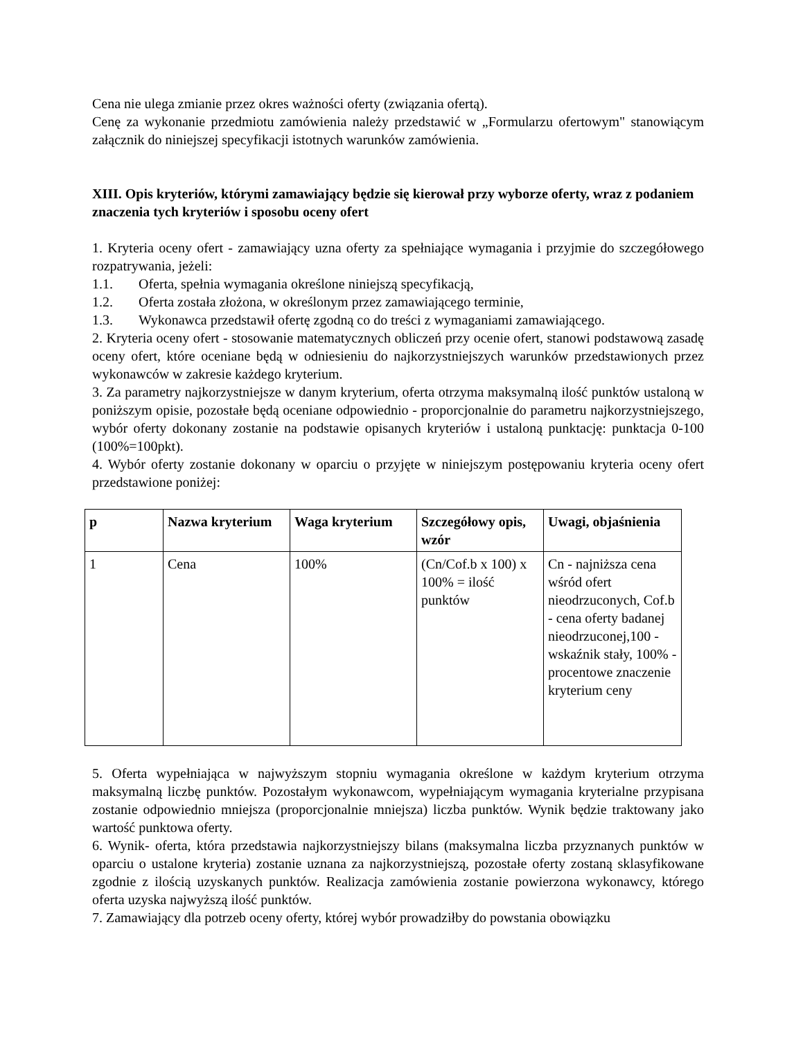Cena nie ulega zmianie przez okres ważności oferty (związania ofertą).
Cenę za wykonanie przedmiotu zamówienia należy przedstawić w „Formularzu ofertowym" stanowiącym załącznik do niniejszej specyfikacji istotnych warunków zamówienia.
XIII. Opis kryteriów, którymi zamawiający będzie się kierował przy wyborze oferty, wraz z podaniem znaczenia tych kryteriów i sposobu oceny ofert
1. Kryteria oceny ofert - zamawiający uzna oferty za spełniające wymagania i przyjmie do szczegółowego rozpatrywania, jeżeli:
1.1. Oferta, spełnia wymagania określone niniejszą specyfikacją,
1.2. Oferta została złożona, w określonym przez zamawiającego terminie,
1.3. Wykonawca przedstawił ofertę zgodną co do treści z wymaganiami zamawiającego.
2. Kryteria oceny ofert - stosowanie matematycznych obliczeń przy ocenie ofert, stanowi podstawową zasadę oceny ofert, które oceniane będą w odniesieniu do najkorzystniejszych warunków przedstawionych przez wykonawców w zakresie każdego kryterium.
3. Za parametry najkorzystniejsze w danym kryterium, oferta otrzyma maksymalną ilość punktów ustaloną w poniższym opisie, pozostałe będą oceniane odpowiednio - proporcjonalnie do parametru najkorzystniejszego, wybór oferty dokonany zostanie na podstawie opisanych kryteriów i ustaloną punktację: punktacja 0-100 (100%=100pkt).
4. Wybór oferty zostanie dokonany w oparciu o przyjęte w niniejszym postępowaniu kryteria oceny ofert przedstawione poniżej:
| p | Nazwa kryterium | Waga kryterium | Szczegółowy opis, wzór | Uwagi, objaśnienia |
| --- | --- | --- | --- | --- |
| 1 | Cena | 100% | (Cn/Cof.b x 100) x 100% = ilość punktów | Cn - najniższa cena wśród ofert nieodrzuconych, Cof.b - cena oferty badanej nieodrzuconej,100 - wskaźnik stały, 100% - procentowe znaczenie kryterium ceny |
5. Oferta wypełniająca w najwyższym stopniu wymagania określone w każdym kryterium otrzyma maksymalną liczbę punktów. Pozostałym wykonawcom, wypełniającym wymagania kryterialne przypisana zostanie odpowiednio mniejsza (proporcjonalnie mniejsza) liczba punktów. Wynik będzie traktowany jako wartość punktowa oferty.
6. Wynik- oferta, która przedstawia najkorzystniejszy bilans (maksymalna liczba przyznanych punktów w oparciu o ustalone kryteria) zostanie uznana za najkorzystniejszą, pozostałe oferty zostaną sklasyfikowane zgodnie z ilością uzyskanych punktów. Realizacja zamówienia zostanie powierzona wykonawcy, którego oferta uzyska najwyższą ilość punktów.
7. Zamawiający dla potrzeb oceny oferty, której wybór prowadziłby do powstania obowiązku